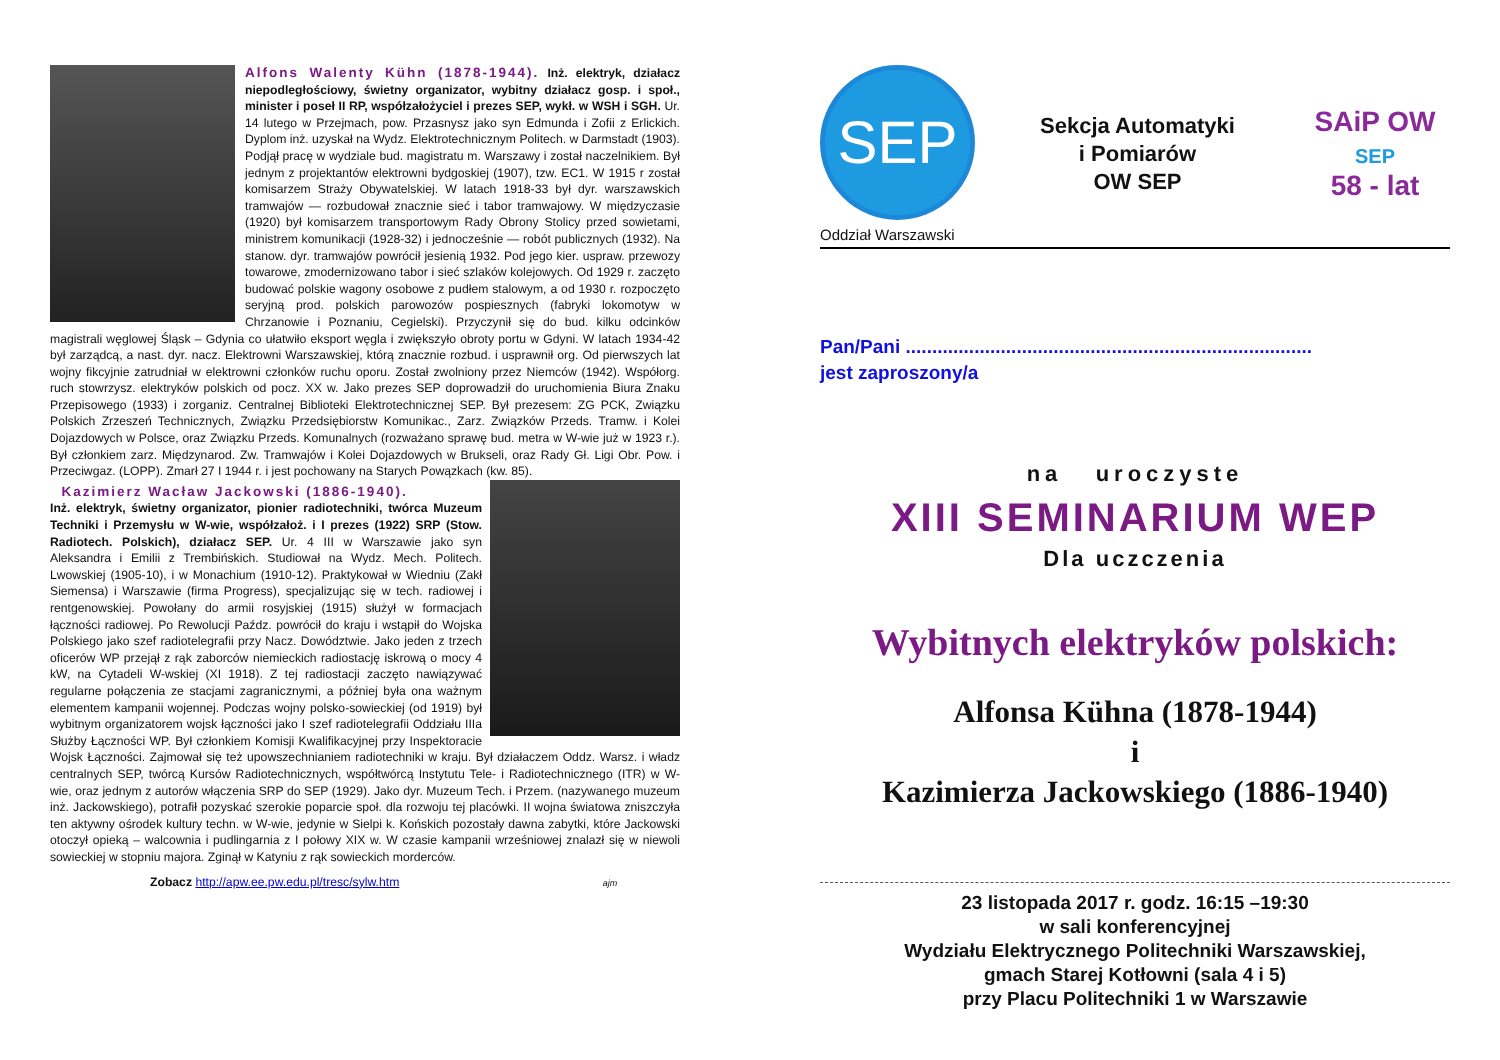Alfons Walenty Kühn (1878-1944). Inż. elektryk, działacz niepodległościowy, świetny organizator, wybitny działacz gosp. i społ., minister i poseł II RP, współzałożyciel i prezes SEP, wykł. w WSH i SGH. Ur. 14 lutego w Przejmach, pow. Przasnysz jako syn Edmunda i Zofii z Erlickich. Dyplom inż. uzyskał na Wydz. Elektrotechnicznym Politech. w Darmstadt (1903). Podjął pracę w wydziale bud. magistratu m. Warszawy i został naczelnikiem. Był jednym z projektantów elektrowni bydgoskiej (1907), tzw. EC1. W 1915 r został komisarzem Straży Obywatelskiej. W latach 1918-33 był dyr. warszawskich tramwajów — rozbudował znacznie sieć i tabor tramwajowy. W międzyczasie (1920) był komisarzem transportowym Rady Obrony Stolicy przed sowietami, ministrem komunikacji (1928-32) i jednocześnie — robót publicznych (1932). Na stanow. dyr. tramwajów powrócił jesienią 1932. Pod jego kier. uspraw. przewozy towarowe, zmodernizowano tabor i sieć szlaków kolejowych. Od 1929 r. zaczęto budować polskie wagony osobowe z pudłem stalowym, a od 1930 r. rozpoczęto seryjną prod. polskich parowozów pospiesznych (fabryki lokomotyw w Chrzanowie i Poznaniu, Cegielski). Przyczynił się do bud. kilku odcinków magistrali węglowej Śląsk – Gdynia co ułatwiło eksport węgla i zwiększyło obroty portu w Gdyni. W latach 1934-42 był zarządcą, a nast. dyr. nacz. Elektrowni Warszawskiej, którą znacznie rozbud. i usprawnił org. Od pierwszych lat wojny fikcyjnie zatrudniał w elektrowni członków ruchu oporu. Został zwolniony przez Niemców (1942). Współorg. ruch stowrzysz. elektryków polskich od pocz. XX w. Jako prezes SEP doprowadził do uruchomienia Biura Znaku Przepisowego (1933) i zorganiz. Centralnej Biblioteki Elektrotechnicznej SEP. Był prezesem: ZG PCK, Związku Polskich Zrzeszeń Technicznych, Związku Przedsiębiorstw Komunikac., Zarz. Związków Przeds. Tramw. i Kolei Dojazdowych w Polsce, oraz Związku Przeds. Komunalnych (rozważano sprawę bud. metra w W-wie już w 1923 r.). Był członkiem zarz. Międzynarod. Zw. Tramwajów i Kolei Dojazdowych w Brukseli, oraz Rady Gł. Ligi Obr. Pow. i Przeciwgaz. (LOPP). Zmarł 27 I 1944 r. i jest pochowany na Starych Powązkach (kw. 85).
Kazimierz Wacław Jackowski (1886-1940).
Inż. elektryk, świetny organizator, pionier radiotechniki, twórca Muzeum Techniki i Przemysłu w W-wie, współzałoż. i I prezes (1922) SRP (Stow. Radiotech. Polskich), działacz SEP. Ur. 4 III w Warszawie jako syn Aleksandra i Emilii z Trembińskich. Studiował na Wydz. Mech. Politech. Lwowskiej (1905-10), i w Monachium (1910-12). Praktykował w Wiedniu (Zakł Siemensa) i Warszawie (firma Progress), specjalizując się w tech. radiowej i rentgenowskiej. Powołany do armii rosyjskiej (1915) służył w formacjach łączności radiowej. Po Rewolucji Paźdz. powrócił do kraju i wstąpił do Wojska Polskiego jako szef radiotelegrafii przy Nacz. Dowództwie. Jako jeden z trzech oficerów WP przejął z rąk zaborców niemieckich radiostację iskrową o mocy 4 kW, na Cytadeli W-wskiej (XI 1918). Z tej radiostacji zaczęto nawiązywać regularne połączenia ze stacjami zagranicznymi, a później była ona ważnym elementem kampanii wojennej. Podczas wojny polsko-sowieckiej (od 1919) był wybitnym organizatorem wojsk łączności jako I szef radiotelegrafii Oddziału IIIa Służby Łączności WP. Był członkiem Komisji Kwalifikacyjnej przy Inspektoracie Wojsk Łączności. Zajmował się też upowszechnianiem radiotechniki w kraju. Był działaczem Oddz. Warsz. i władz centralnych SEP, twórcą Kursów Radiotechnicznych, współtwórcą Instytutu Tele- i Radiotechnicznego (ITR) w W-wie, oraz jednym z autorów włączenia SRP do SEP (1929). Jako dyr. Muzeum Tech. i Przem. (nazywanego muzeum inż. Jackowskiego), potrafił pozyskać szerokie poparcie społ. dla rozwoju tej placówki. II wojna światowa zniszczyła ten aktywny ośrodek kultury techn. w W-wie, jedynie w Sielpi k. Końskich pozostały dawna zabytki, które Jackowski otoczył opieką – walcownia i pudlingarnia z I połowy XIX w. W czasie kampanii wrześniowej znalazł się w niewoli sowieckiej w stopniu majora. Zginął w Katyniu z rąk sowieckich morderców.
Zobacz http://apw.ee.pw.edu.pl/tresc/sylw.htm ajm
SEP
Oddział Warszawski
Sekcja Automatyki
i Pomiarów
OW SEP
SAiP OW
SEP
58 - lat
Pan/Pani .............................................................................
jest zaproszony/a
na uroczyste
XIII SEMINARIUM WEP
Dla uczczenia
Wybitnych elektryków polskich:
Alfonsa Kühna (1878-1944)
i
Kazimierza Jackowskiego (1886-1940)
23 listopada 2017 r. godz. 16:15 –19:30
w sali konferencyjnej
Wydziału Elektrycznego Politechniki Warszawskiej,
gmach Starej Kotłowni (sala 4 i 5)
przy Placu Politechniki 1 w Warszawie